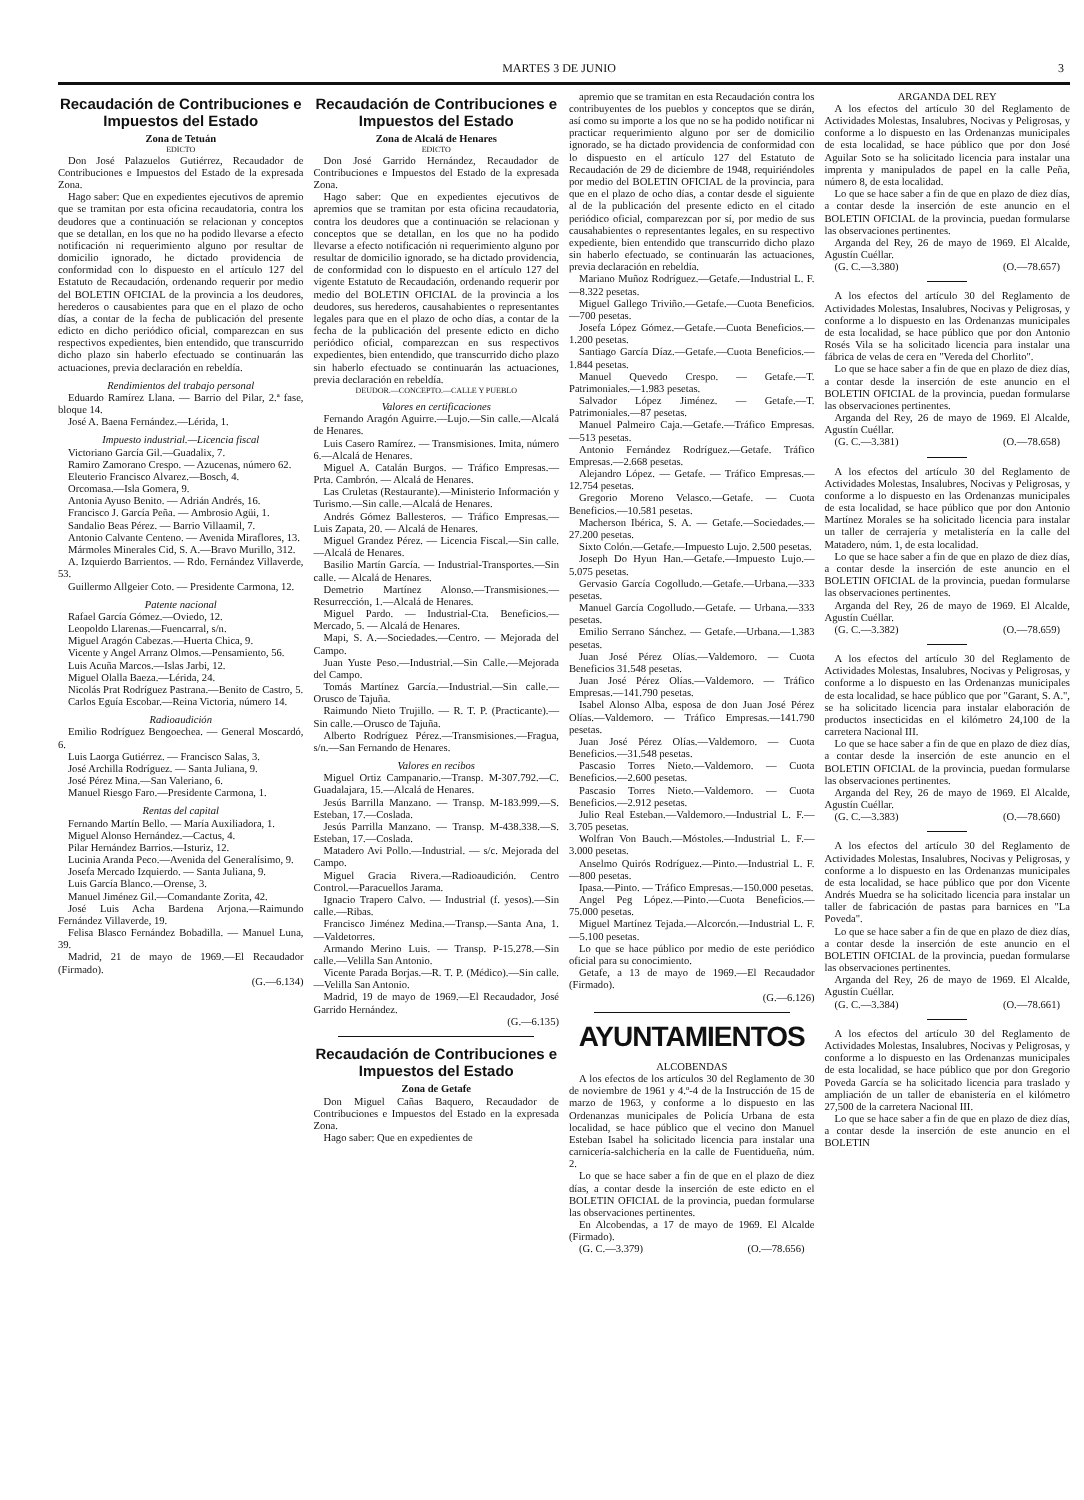MARTES 3 DE JUNIO 3
Recaudación de Contribuciones e Impuestos del Estado
Zona de Tetuán
EDICTO
Don José Palazuelos Gutiérrez, Recaudador de Contribuciones e Impuestos del Estado de la expresada Zona.
Hago saber: Que en expedientes ejecutivos de apremio que se tramitan por esta oficina recaudatoria, contra los deudores que a continuación se relacionan y conceptos que se detallan, en los que no ha podido llevarse a efecto notificación ni requerimiento alguno por resultar de domicilio ignorado, he dictado providencia de conformidad con lo dispuesto en el artículo 127 del Estatuto de Recaudación, ordenando requerir por medio del BOLETIN OFICIAL de la provincia a los deudores, herederos o causabientes para que en el plazo de ocho días, a contar de la fecha de publicación del presente edicto en dicho periódico oficial, comparezcan en sus respectivos expedientes, bien entendido, que transcurrido dicho plazo sin haberlo efectuado se continuarán las actuaciones, previa declaración en rebeldía.
Rendimientos del trabajo personal
Eduardo Ramírez Llana. — Barrio del Pilar, 2.ª fase, bloque 14.
José A. Baena Fernández.—Lérida, 1.
Impuesto industrial.—Licencia fiscal
Victoriano García Gil.—Guadalix, 7.
Ramiro Zamorano Crespo. — Azucenas, número 62.
Eleuterio Francisco Alvarez.—Bosch, 4.
Orcomasa.—Isla Gomera, 9.
Antonia Ayuso Benito. — Adrián Andrés, 16.
Francisco J. García Peña. — Ambrosio Agüi, 1.
Sandalio Beas Pérez. — Barrio Villaamil, 7.
Antonio Calvante Centeno. — Avenida Miraflores, 13.
Mármoles Minerales Cid, S. A.—Bravo Murillo, 312.
A. Izquierdo Barrientos. — Rdo. Fernández Villaverde, 53.
Guillermo Allgeier Coto. — Presidente Carmona, 12.
Patente nacional
Rafael García Gómez.—Oviedo, 12.
Leopoldo Llarenas.—Fuencarral, s/n.
Miguel Aragón Cabezas.—Huerta Chica, 9.
Vicente y Angel Arranz Olmos.—Pensamiento, 56.
Luis Acuña Marcos.—Islas Jarbi, 12.
Miguel Olalla Baeza.—Lérida, 24.
Nicolás Prat Rodríguez Pastrana.—Benito de Castro, 5.
Carlos Eguía Escobar.—Reina Victoria, número 14.
Radioaudición
Emilio Rodríguez Bengoechea. — General Moscardó, 6.
Luis Laorga Gutiérrez. — Francisco Salas, 3.
José Archilla Rodríguez. — Santa Juliana, 9.
José Pérez Mina.—San Valeriano, 6.
Manuel Riesgo Faro.—Presidente Carmona, 1.
Rentas del capital
Fernando Martín Bello. — María Auxiliadora, 1.
Miguel Alonso Hernández.—Cactus, 4.
Pilar Hernández Barrios.—Isturiz, 12.
Lucinia Aranda Peco.—Avenida del Generalísimo, 9.
Josefa Mercado Izquierdo. — Santa Juliana, 9.
Luis García Blanco.—Orense, 3.
Manuel Jiménez Gil.—Comandante Zorita, 42.
José Luis Acha Bardena Arjona.—Raimundo Fernández Villaverde, 19.
Felisa Blasco Fernández Bobadilla. — Manuel Luna, 39.
Madrid, 21 de mayo de 1969.—El Recaudador (Firmado).
(G.—6.134)
Recaudación de Contribuciones e Impuestos del Estado
Zona de Alcalá de Henares
EDICTO
Don José Garrido Hernández, Recaudador de Contribuciones e Impuestos del Estado de la expresada Zona.
Hago saber: Que en expedientes ejecutivos de apremios que se tramitan por esta oficina recaudatoria, contra los deudores que a continuación se relacionan y conceptos que se detallan, en los que no ha podido llevarse a efecto notificación ni requerimiento alguno por resultar de domicilio ignorado, se ha dictado providencia, de conformidad con lo dispuesto en el artículo 127 del vigente Estatuto de Recaudación, ordenando requerir por medio del BOLETIN OFICIAL de la provincia a los deudores, sus herederos, causahabientes o representantes legales para que en el plazo de ocho días, a contar de la fecha de la publicación del presente edicto en dicho periódico oficial, comparezcan en sus respectivos expedientes, bien entendido, que transcurrido dicho plazo sin haberlo efectuado se continuarán las actuaciones, previa declaración en rebeldía.
DEUDOR.—CONCEPTO.—CALLE Y PUEBLO
Valores en certificaciones
Fernando Aragón Aguirre.—Lujo.—Sin calle.—Alcalá de Henares.
Luis Casero Ramírez. — Transmisiones. Imita, número 6.—Alcalá de Henares.
Miguel A. Catalán Burgos. — Tráfico Empresas.—Prta. Cambrón. — Alcalá de Henares.
Las Cruletas (Restaurante).—Ministerio Información y Turismo.—Sin calle.—Alcalá de Henares.
Andrés Gómez Ballesteros. — Tráfico Empresas.—Luis Zapata, 20. — Alcalá de Henares.
Miguel Grandez Pérez. — Licencia Fiscal.—Sin calle.—Alcalá de Henares.
Basilio Martín García. — Industrial-Transportes.—Sin calle. — Alcalá de Henares.
Demetrio Martínez Alonso.—Transmisiones.—Resurrección, 1.—Alcalá de Henares.
Miguel Pardo. — Industrial-Cta. Beneficios.—Mercado, 5. — Alcalá de Henares.
Mapi, S. A.—Sociedades.—Centro. — Mejorada del Campo.
Juan Yuste Peso.—Industrial.—Sin Calle.—Mejorada del Campo.
Tomás Martínez García.—Industrial.—Sin calle.—Orusco de Tajuña.
Raimundo Nieto Trujillo. — R. T. P. (Practicante).—Sin calle.—Orusco de Tajuña.
Alberto Rodríguez Pérez.—Transmisiones.—Fragua, s/n.—San Fernando de Henares.
Valores en recibos
Miguel Ortiz Campanario.—Transp. M-307.792.—C. Guadalajara, 15.—Alcalá de Henares.
Jesús Barrilla Manzano. — Transp. M-183.999.—S. Esteban, 17.—Coslada.
Jesús Parrilla Manzano. — Transp. M-438.338.—S. Esteban, 17.—Coslada.
Matadero Avi Pollo.—Industrial. — s/c. Mejorada del Campo.
Miguel Gracia Rivera.—Radioaudición. Centro Control.—Paracuellos Jarama.
Ignacio Trapero Calvo. — Industrial (f. yesos).—Sin calle.—Ribas.
Francisco Jiménez Medina.—Transp.—Santa Ana, 1.—Valdetorres.
Armando Merino Luis. — Transp. P-15.278.—Sin calle.—Velilla San Antonio.
Vicente Parada Borjas.—R. T. P. (Médico).—Sin calle.—Velilla San Antonio.
Madrid, 19 de mayo de 1969.—El Recaudador, José Garrido Hernández.
(G.—6.135)
Recaudación de Contribuciones e Impuestos del Estado
Zona de Getafe
Don Miguel Cañas Baquero, Recaudador de Contribuciones e Impuestos del Estado en la expresada Zona.
Hago saber: Que en expedientes de
apremio que se tramitan en esta Recaudación contra los contribuyentes de los pueblos y conceptos que se dirán, así como su importe a los que no se ha podido notificar ni practicar requerimiento alguno por ser de domicilio ignorado, se ha dictado providencia de conformidad con lo dispuesto en el artículo 127 del Estatuto de Recaudación de 29 de diciembre de 1948, requiriéndoles por medio del BOLETIN OFICIAL de la provincia, para que en el plazo de ocho días, a contar desde el siguiente al de la publicación del presente edicto en el citado periódico oficial, comparezcan por sí, por medio de sus causahabientes o representantes legales, en su respectivo expediente, bien entendido que transcurrido dicho plazo sin haberlo efectuado, se continuarán las actuaciones, previa declaración en rebeldía.
Mariano Muñoz Rodríguez.—Getafe.—Industrial L. F.—8.322 pesetas.
Miguel Gallego Triviño.—Getafe.—Cuota Beneficios.—700 pesetas.
Josefa López Gómez.—Getafe.—Cuota Beneficios.—1.200 pesetas.
Santiago García Díaz.—Getafe.—Cuota Beneficios.—1.844 pesetas.
Manuel Quevedo Crespo. — Getafe.—T. Patrimoniales.—1.983 pesetas.
Salvador López Jiménez. — Getafe.—T. Patrimoniales.—87 pesetas.
Manuel Palmeiro Caja.—Getafe.—Tráfico Empresas.—513 pesetas.
Antonio Fernández Rodríguez.—Getafe. Tráfico Empresas.—2.668 pesetas.
Alejandro López. — Getafe. — Tráfico Empresas.—12.754 pesetas.
Gregorio Moreno Velasco.—Getafe. — Cuota Beneficios.—10.581 pesetas.
Macherson Ibérica, S. A. — Getafe.—Sociedades.—27.200 pesetas.
Sixto Colón.—Getafe.—Impuesto Lujo. 2.500 pesetas.
Joseph Do Hyun Han.—Getafe.—Impuesto Lujo.—5.075 pesetas.
Gervasio García Cogolludo.—Getafe.—Urbana.—333 pesetas.
Manuel García Cogolludo.—Getafe. — Urbana.—333 pesetas.
Emilio Serrano Sánchez. — Getafe.—Urbana.—1.383 pesetas.
Juan José Pérez Olías.—Valdemoro. — Cuota Beneficios 31.548 pesetas.
Juan José Pérez Olías.—Valdemoro. — Tráfico Empresas.—141.790 pesetas.
Isabel Alonso Alba, esposa de don Juan José Pérez Olías.—Valdemoro. — Tráfico Empresas.—141.790 pesetas.
Juan José Pérez Olías.—Valdemoro. — Cuota Beneficios.—31.548 pesetas.
Pascasio Torres Nieto.—Valdemoro. — Cuota Beneficios.—2.600 pesetas.
Pascasio Torres Nieto.—Valdemoro. — Cuota Beneficios.—2.912 pesetas.
Julio Real Esteban.—Valdemoro.—Industrial L. F.—3.705 pesetas.
Wolfran Von Bauch.—Móstoles.—Industrial L. F.—3.000 pesetas.
Anselmo Quirós Rodríguez.—Pinto.—Industrial L. F.—800 pesetas.
Ipasa.—Pinto. — Tráfico Empresas.—150.000 pesetas.
Angel Peg López.—Pinto.—Cuota Beneficios.—75.000 pesetas.
Miguel Martínez Tejada.—Alcorcón.—Industrial L. F.—5.100 pesetas.
Lo que se hace público por medio de este periódico oficial para su conocimiento.
Getafe, a 13 de mayo de 1969.—El Recaudador (Firmado).
(G.—6.126)
AYUNTAMIENTOS
ALCOBENDAS
A los efectos de los artículos 30 del Reglamento de 30 de noviembre de 1961 y 4.º-4 de la Instrucción de 15 de marzo de 1963, y conforme a lo dispuesto en las Ordenanzas municipales de Policía Urbana de esta localidad, se hace público que el vecino don Manuel Esteban Isabel ha solicitado licencia para instalar una carnicería-salchichería en la calle de Fuentidueña, núm. 2.
Lo que se hace saber a fin de que en el plazo de diez días, a contar desde la inserción de este edicto en el BOLETIN OFICIAL de la provincia, puedan formularse las observaciones pertinentes.
En Alcobendas, a 17 de mayo de 1969. El Alcalde (Firmado).
(G. C.—3.379) (O.—78.656)
ARGANDA DEL REY
A los efectos del artículo 30 del Reglamento de Actividades Molestas, Insalubres, Nocivas y Peligrosas, y conforme a lo dispuesto en las Ordenanzas municipales de esta localidad, se hace público que por don José Aguilar Soto se ha solicitado licencia para instalar una imprenta y manipulados de papel en la calle Peña, número 8, de esta localidad.
Lo que se hace saber a fin de que en plazo de diez días, a contar desde la inserción de este anuncio en el BOLETIN OFICIAL de la provincia, puedan formularse las observaciones pertinentes.
Arganda del Rey, 26 de mayo de 1969. El Alcalde, Agustín Cuéllar.
(G. C.—3.380) (O.—78.657)
A los efectos del artículo 30 del Reglamento de Actividades Molestas, Insalubres, Nocivas y Peligrosas, y conforme a lo dispuesto en las Ordenanzas municipales de esta localidad, se hace público que por don Antonio Rosés Vila se ha solicitado licencia para instalar una fábrica de velas de cera en "Vereda del Chorlito".
Lo que se hace saber a fin de que en plazo de diez días, a contar desde la inserción de este anuncio en el BOLETIN OFICIAL de la provincia, puedan formularse las observaciones pertinentes.
Arganda del Rey, 26 de mayo de 1969. El Alcalde, Agustín Cuéllar.
(G. C.—3.381) (O.—78.658)
A los efectos del artículo 30 del Reglamento de Actividades Molestas, Insalubres, Nocivas y Peligrosas, y conforme a lo dispuesto en las Ordenanzas municipales de esta localidad, se hace público que por don Antonio Martínez Morales se ha solicitado licencia para instalar un taller de cerrajería y metalistería en la calle del Matadero, núm. 1, de esta localidad.
Lo que se hace saber a fin de que en plazo de diez días, a contar desde la inserción de este anuncio en el BOLETIN OFICIAL de la provincia, puedan formularse las observaciones pertinentes.
Arganda del Rey, 26 de mayo de 1969. El Alcalde, Agustín Cuéllar.
(G. C.—3.382) (O.—78.659)
A los efectos del artículo 30 del Reglamento de Actividades Molestas, Insalubres, Nocivas y Peligrosas, y conforme a lo dispuesto en las Ordenanzas municipales de esta localidad, se hace público que por "Garant, S. A.", se ha solicitado licencia para instalar elaboración de productos insecticidas en el kilómetro 24,100 de la carretera Nacional III.
Lo que se hace saber a fin de que en plazo de diez días, a contar desde la inserción de este anuncio en el BOLETIN OFICIAL de la provincia, puedan formularse las observaciones pertinentes.
Arganda del Rey, 26 de mayo de 1969. El Alcalde, Agustín Cuéllar.
(G. C.—3.383) (O.—78.660)
A los efectos del artículo 30 del Reglamento de Actividades Molestas, Insalubres, Nocivas y Peligrosas, y conforme a lo dispuesto en las Ordenanzas municipales de esta localidad, se hace público que por don Vicente Andrés Muedra se ha solicitado licencia para instalar un taller de fabricación de pastas para barnices en "La Poveda".
Lo que se hace saber a fin de que en plazo de diez días, a contar desde la inserción de este anuncio en el BOLETIN OFICIAL de la provincia, puedan formularse las observaciones pertinentes.
Arganda del Rey, 26 de mayo de 1969. El Alcalde, Agustín Cuéllar.
(G. C.—3.384) (O.—78.661)
A los efectos del artículo 30 del Reglamento de Actividades Molestas, Insalubres, Nocivas y Peligrosas, y conforme a lo dispuesto en las Ordenanzas municipales de esta localidad, se hace público que por don Gregorio Poveda García se ha solicitado licencia para traslado y ampliación de un taller de ebanistería en el kilómetro 27,500 de la carretera Nacional III.
Lo que se hace saber a fin de que en plazo de diez días, a contar desde la inserción de este anuncio en el BOLETIN